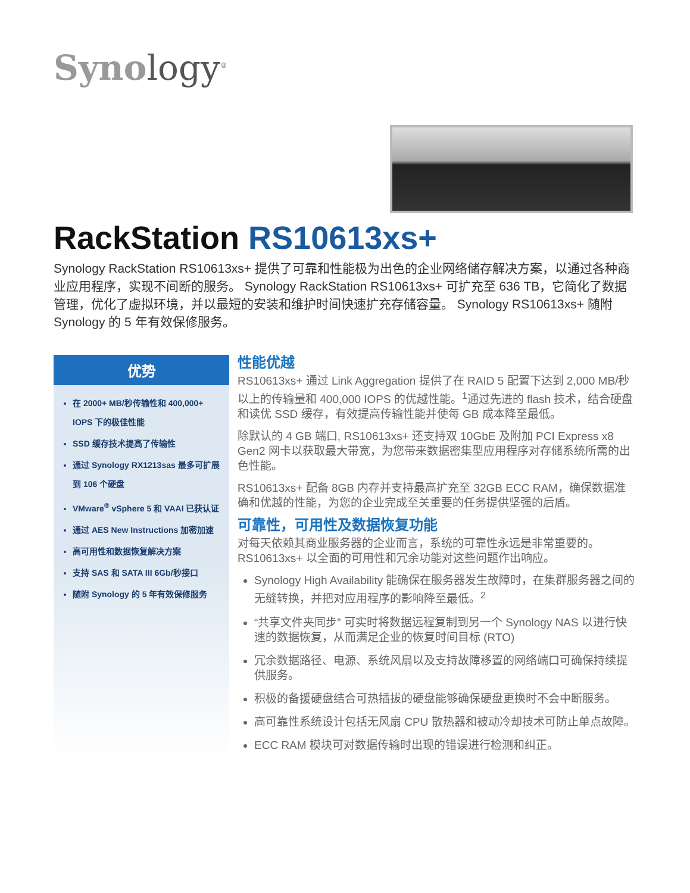Synology<sup>®</sup>
RackStation RS10613xs+
Synology RackStation RS10613xs+ 提供了可靠和性能极为出色的企业网络储存解决方案，以通过各种商业应用程序，实现不间断的服务。 Synology RackStation RS10613xs+ 可扩充至 636 TB，它简化了数据管理，优化了虚拟环境，并以最短的安装和维护时间快速扩充存储容量。 Synology RS10613xs+ 随附 Synology 的 5 年有效保修服务。
优势
在 2000+ MB/秒传输性和 400,000+ IOPS 下的极佳性能
SSD 缓存技术提高了传输性
通过 Synology RX1213sas 最多可扩展到 106 个硬盘
VMware<sup>®</sup> vSphere 5 和 VAAI 已获认证
通过 AES New Instructions 加密加速
高可用性和数据恢复解决方案
支持 SAS 和 SATA III 6Gb/秒接口
随附 Synology 的 5 年有效保修服务
性能优越
RS10613xs+ 通过 Link Aggregation 提供了在 RAID 5 配置下达到 2,000 MB/秒以上的传输量和 400,000 IOPS 的优越性能。<sup>1</sup>通过先进的 flash 技术，结合硬盘和读优 SSD 缓存，有效提高传输性能并使每 GB 成本降至最低。
除默认的 4 GB 端口, RS10613xs+ 还支持双 10GbE 及附加 PCI Express x8 Gen2 网卡以获取最大带宽，为您带来数据密集型应用程序对存储系统所需的出色性能。
RS10613xs+ 配备 8GB 内存并支持最高扩充至 32GB ECC RAM，确保数据准确和优越的性能，为您的企业完成至关重要的任务提供坚强的后盾。
可靠性，可用性及数据恢复功能
对每天依赖其商业服务器的企业而言，系统的可靠性永远是非常重要的。RS10613xs+ 以全面的可用性和冗余功能对这些问题作出响应。
Synology High Availability 能确保在服务器发生故障时，在集群服务器之间的无缝转换，并把对应用程序的影响降至最低。<sup>2</sup>
“共享文件夹同步” 可实时将数据远程复制到另一个 Synology NAS 以进行快速的数据恢复，从而满足企业的恢复时间目标 (RTO)
冗余数据路径、电源、系统风扇以及支持故障移置的网络端口可确保持续提供服务。
积极的备援硬盘结合可热插拔的硬盘能够确保硬盘更换时不会中断服务。
高可靠性系统设计包括无风扇 CPU 散热器和被动冷却技术可防止单点故障。
ECC RAM 模块可对数据传输时出现的错误进行检测和纠正。